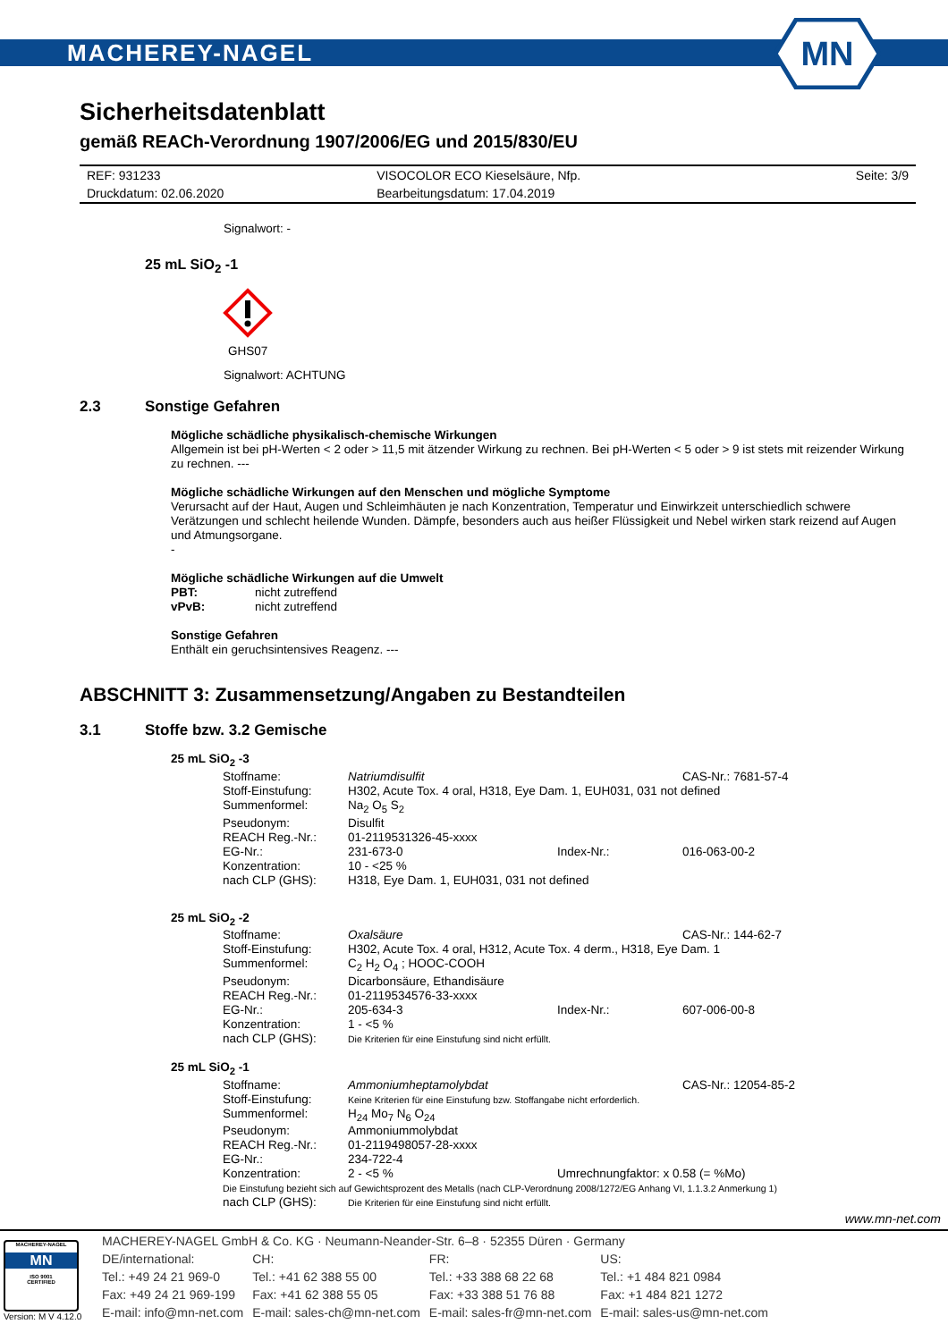MACHEREY-NAGEL
MN
Sicherheitsdatenblatt
gemäß REACh-Verordnung 1907/2006/EG und 2015/830/EU
| REF: 931233 | VISOCOLOR ECO Kieselsäure, Nfp. | Seite: 3/9 |
| Druckdatum: 02.06.2020 | Bearbeitungsdatum: 17.04.2019 | |
Signalwort: -
25 mL SiO<sub>2</sub> -1
GHS07
Signalwort: ACHTUNG
2.3 Sonstige Gefahren
Mögliche schädliche physikalisch-chemische Wirkungen
Allgemein ist bei pH-Werten < 2 oder > 11,5 mit ätzender Wirkung zu rechnen. Bei pH-Werten < 5 oder > 9 ist stets mit reizender Wirkung zu rechnen. ---
Mögliche schädliche Wirkungen auf den Menschen und mögliche Symptome
Verursacht auf der Haut, Augen und Schleimhäuten je nach Konzentration, Temperatur und Einwirkzeit unterschiedlich schwere Verätzungen und schlecht heilende Wunden. Dämpfe, besonders auch aus heißer Flüssigkeit und Nebel wirken stark reizend auf Augen und Atmungsorgane.
-
Mögliche schädliche Wirkungen auf die Umwelt
PBT: nicht zutreffend
vPvB: nicht zutreffend
Sonstige Gefahren
Enthält ein geruchsintensives Reagenz. ---
ABSCHNITT 3: Zusammensetzung/Angaben zu Bestandteilen
3.1 Stoffe bzw. 3.2 Gemische
25 mL SiO<sub>2</sub> -3
| Stoffname: | Natriumdisulfit | | CAS-Nr.: 7681-57-4 |
| Stoff-Einstufung: | H302, Acute Tox. 4 oral, H318, Eye Dam. 1, EUH031, 031 not defined | | |
| Summenformel: | Na<sub>2</sub> O<sub>5</sub> S<sub>2</sub> | | |
| Pseudonym: | Disulfit | | |
| REACH Reg.-Nr.: | 01-2119531326-45-xxxx | | |
| EG-Nr.: | 231-673-0 | Index-Nr.: | 016-063-00-2 |
| Konzentration: | 10 - <25 % | | |
| nach CLP (GHS): | H318, Eye Dam. 1, EUH031, 031 not defined | | |
25 mL SiO<sub>2</sub> -2
| Stoffname: | Oxalsäure | | CAS-Nr.: 144-62-7 |
| Stoff-Einstufung: | H302, Acute Tox. 4 oral, H312, Acute Tox. 4 derm., H318, Eye Dam. 1 | | |
| Summenformel: | C<sub>2</sub> H<sub>2</sub> O<sub>4</sub> ; HOOC-COOH | | |
| Pseudonym: | Dicarbonsäure, Ethandisäure | | |
| REACH Reg.-Nr.: | 01-2119534576-33-xxxx | | |
| EG-Nr.: | 205-634-3 | Index-Nr.: | 607-006-00-8 |
| Konzentration: | 1 - <5 % | | |
| nach CLP (GHS): | Die Kriterien für eine Einstufung sind nicht erfüllt. | | |
25 mL SiO<sub>2</sub> -1
| Stoffname: | Ammoniumheptamolybdat | | CAS-Nr.: 12054-85-2 |
| Stoff-Einstufung: | Keine Kriterien für eine Einstufung bzw. Stoffangabe nicht erforderlich. | | |
| Summenformel: | H<sub>24</sub> Mo<sub>7</sub> N<sub>6</sub> O<sub>24</sub> | | |
| Pseudonym: | Ammoniummolybdat | | |
| REACH Reg.-Nr.: | 01-2119498057-28-xxxx | | |
| EG-Nr.: | 234-722-4 | | |
| Konzentration: | 2 - <5 % | Umrechnungfaktor: x 0.58 (= %Mo) | |
| Die Einstufung bezieht sich auf Gewichtsprozent des Metalls (nach CLP-Verordnung 2008/1272/EG Anhang VI, 1.1.3.2 Anmerkung 1) | | | |
| nach CLP (GHS): | Die Kriterien für eine Einstufung sind nicht erfüllt. | | |
www.mn-net.com
MACHEREY-NAGEL
MN
ISO 9001
CERTIFIED
Version: M V 4.12.0
| MACHEREY-NAGEL GmbH & Co. KG · Neumann-Neander-Str. 6–8 · 52355 Düren · Germany | | | |
| DE/international: | CH: | FR: | US: |
| Tel.: +49 24 21 969-0 | Tel.: +41 62 388 55 00 | Tel.: +33 388 68 22 68 | Tel.: +1 484 821 0984 |
| Fax: +49 24 21 969-199 | Fax: +41 62 388 55 05 | Fax: +33 388 51 76 88 | Fax: +1 484 821 1272 |
| E-mail: info@mn-net.com | E-mail: sales-ch@mn-net.com | E-mail: sales-fr@mn-net.com | E-mail: sales-us@mn-net.com |